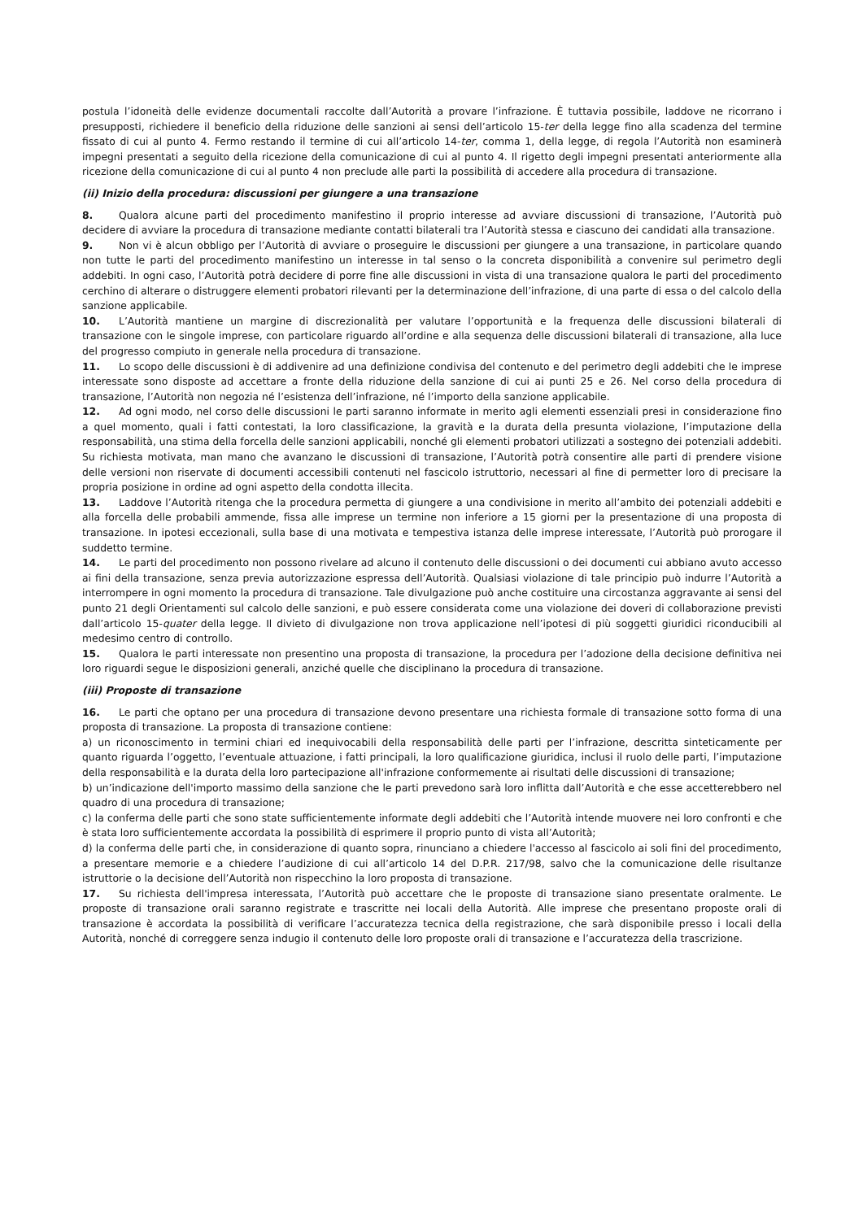postula l’idoneità delle evidenze documentali raccolte dall’Autorità a provare l’infrazione. È tuttavia possibile, laddove ne ricorrano i presupposti, richiedere il beneficio della riduzione delle sanzioni ai sensi dell’articolo 15-ter della legge fino alla scadenza del termine fissato di cui al punto 4. Fermo restando il termine di cui all’articolo 14-ter, comma 1, della legge, di regola l’Autorità non esaminerà impegni presentati a seguito della ricezione della comunicazione di cui al punto 4. Il rigetto degli impegni presentati anteriormente alla ricezione della comunicazione di cui al punto 4 non preclude alle parti la possibilità di accedere alla procedura di transazione.
(ii) Inizio della procedura: discussioni per giungere a una transazione
8. Qualora alcune parti del procedimento manifestino il proprio interesse ad avviare discussioni di transazione, l’Autorità può decidere di avviare la procedura di transazione mediante contatti bilaterali tra l’Autorità stessa e ciascuno dei candidati alla transazione.
9. Non vi è alcun obbligo per l’Autorità di avviare o proseguire le discussioni per giungere a una transazione, in particolare quando non tutte le parti del procedimento manifestino un interesse in tal senso o la concreta disponibilità a convenire sul perimetro degli addebiti. In ogni caso, l’Autorità potrà decidere di porre fine alle discussioni in vista di una transazione qualora le parti del procedimento cerchino di alterare o distruggere elementi probatori rilevanti per la determinazione dell’infrazione, di una parte di essa o del calcolo della sanzione applicabile.
10. L’Autorità mantiene un margine di discrezionalità per valutare l’opportunità e la frequenza delle discussioni bilaterali di transazione con le singole imprese, con particolare riguardo all’ordine e alla sequenza delle discussioni bilaterali di transazione, alla luce del progresso compiuto in generale nella procedura di transazione.
11. Lo scopo delle discussioni è di addivenire ad una definizione condivisa del contenuto e del perimetro degli addebiti che le imprese interessate sono disposte ad accettare a fronte della riduzione della sanzione di cui ai punti 25 e 26. Nel corso della procedura di transazione, l’Autorità non negozia né l’esistenza dell’infrazione, né l’importo della sanzione applicabile.
12. Ad ogni modo, nel corso delle discussioni le parti saranno informate in merito agli elementi essenziali presi in considerazione fino a quel momento, quali i fatti contestati, la loro classificazione, la gravità e la durata della presunta violazione, l’imputazione della responsabilità, una stima della forcella delle sanzioni applicabili, nonché gli elementi probatori utilizzati a sostegno dei potenziali addebiti. Su richiesta motivata, man mano che avanzano le discussioni di transazione, l’Autorità potrà consentire alle parti di prendere visione delle versioni non riservate di documenti accessibili contenuti nel fascicolo istruttorio, necessari al fine di permetter loro di precisare la propria posizione in ordine ad ogni aspetto della condotta illecita.
13. Laddove l’Autorità ritenga che la procedura permetta di giungere a una condivisione in merito all’ambito dei potenziali addebiti e alla forcella delle probabili ammende, fissa alle imprese un termine non inferiore a 15 giorni per la presentazione di una proposta di transazione. In ipotesi eccezionali, sulla base di una motivata e tempestiva istanza delle imprese interessate, l’Autorità può prorogare il suddetto termine.
14. Le parti del procedimento non possono rivelare ad alcuno il contenuto delle discussioni o dei documenti cui abbiano avuto accesso ai fini della transazione, senza previa autorizzazione espressa dell’Autorità. Qualsiasi violazione di tale principio può indurre l’Autorità a interrompere in ogni momento la procedura di transazione. Tale divulgazione può anche costituire una circostanza aggravante ai sensi del punto 21 degli Orientamenti sul calcolo delle sanzioni, e può essere considerata come una violazione dei doveri di collaborazione previsti dall’articolo 15-quater della legge. Il divieto di divulgazione non trova applicazione nell’ipotesi di più soggetti giuridici riconducibili al medesimo centro di controllo.
15. Qualora le parti interessate non presentino una proposta di transazione, la procedura per l’adozione della decisione definitiva nei loro riguardi segue le disposizioni generali, anziché quelle che disciplinano la procedura di transazione.
(iii) Proposte di transazione
16. Le parti che optano per una procedura di transazione devono presentare una richiesta formale di transazione sotto forma di una proposta di transazione. La proposta di transazione contiene:
a) un riconoscimento in termini chiari ed inequivocabili della responsabilità delle parti per l’infrazione, descritta sinteticamente per quanto riguarda l’oggetto, l’eventuale attuazione, i fatti principali, la loro qualificazione giuridica, inclusi il ruolo delle parti, l’imputazione della responsabilità e la durata della loro partecipazione all'infrazione conformemente ai risultati delle discussioni di transazione;
b) un’indicazione dell'importo massimo della sanzione che le parti prevedono sarà loro inflitta dall’Autorità e che esse accetterebbero nel quadro di una procedura di transazione;
c) la conferma delle parti che sono state sufficientemente informate degli addebiti che l’Autorità intende muovere nei loro confronti e che è stata loro sufficientemente accordata la possibilità di esprimere il proprio punto di vista all’Autorità;
d) la conferma delle parti che, in considerazione di quanto sopra, rinunciano a chiedere l'accesso al fascicolo ai soli fini del procedimento, a presentare memorie e a chiedere l’audizione di cui all’articolo 14 del D.P.R. 217/98, salvo che la comunicazione delle risultanze istruttorie o la decisione dell’Autorità non rispecchino la loro proposta di transazione.
17. Su richiesta dell'impresa interessata, l’Autorità può accettare che le proposte di transazione siano presentate oralmente. Le proposte di transazione orali saranno registrate e trascritte nei locali della Autorità. Alle imprese che presentano proposte orali di transazione è accordata la possibilità di verificare l’accuratezza tecnica della registrazione, che sarà disponibile presso i locali della Autorità, nonché di correggere senza indugio il contenuto delle loro proposte orali di transazione e l’accuratezza della trascrizione.